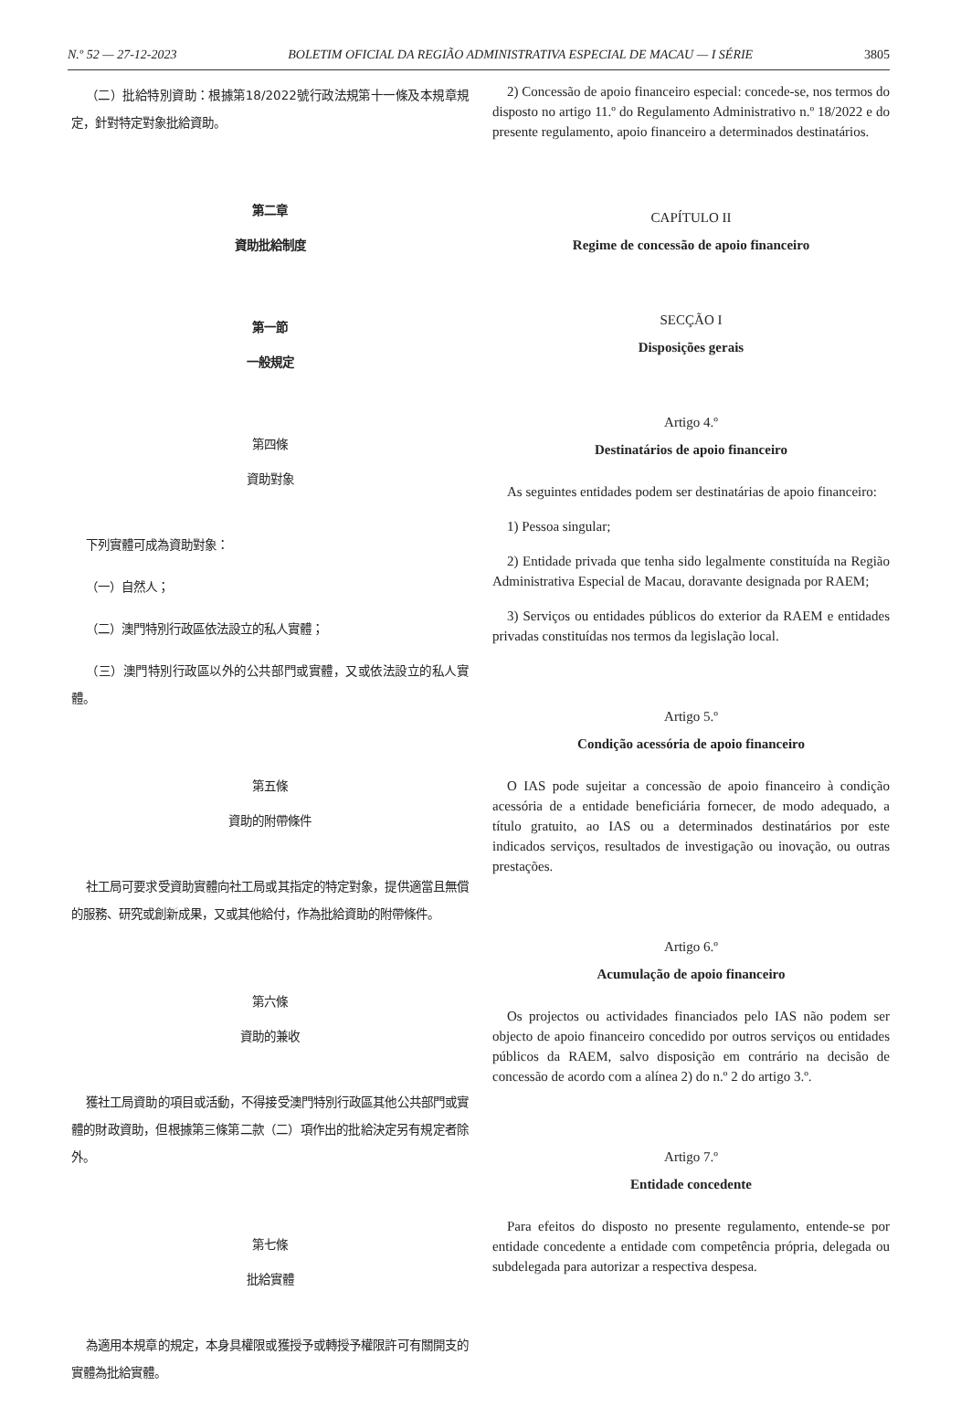N.º 52 — 27-12-2023 BOLETIM OFICIAL DA REGIÃO ADMINISTRATIVA ESPECIAL DE MACAU — I SÉRIE 3805
（二）批給特別資助：根據第18/2022號行政法規第十一條及本規章規定，針對特定對象批給資助。
第二章
資助批給制度
第一節
一般規定
第四條
資助對象
下列實體可成為資助對象：
（一）自然人；
（二）澳門特別行政區依法設立的私人實體；
（三）澳門特別行政區以外的公共部門或實體，又或依法設立的私人實體。
第五條
資助的附帶條件
社工局可要求受資助實體向社工局或其指定的特定對象，提供適當且無償的服務、研究或創新成果，又或其他給付，作為批給資助的附帶條件。
第六條
資助的兼收
獲社工局資助的項目或活動，不得接受澳門特別行政區其他公共部門或實體的財政資助，但根據第三條第二款（二）項作出的批給決定另有規定者除外。
第七條
批給實體
為適用本規章的規定，本身具權限或獲授予或轉授予權限許可有關開支的實體為批給實體。
2) Concessão de apoio financeiro especial: concede-se, nos termos do disposto no artigo 11.º do Regulamento Administrativo n.º 18/2022 e do presente regulamento, apoio financeiro a determinados destinatários.
CAPÍTULO II
Regime de concessão de apoio financeiro
SECÇÃO I
Disposições gerais
Artigo 4.º
Destinatários de apoio financeiro
As seguintes entidades podem ser destinatárias de apoio financeiro:
1) Pessoa singular;
2) Entidade privada que tenha sido legalmente constituída na Região Administrativa Especial de Macau, doravante designada por RAEM;
3) Serviços ou entidades públicos do exterior da RAEM e entidades privadas constituídas nos termos da legislação local.
Artigo 5.º
Condição acessória de apoio financeiro
O IAS pode sujeitar a concessão de apoio financeiro à condição acessória de a entidade beneficiária fornecer, de modo adequado, a título gratuito, ao IAS ou a determinados destinatários por este indicados serviços, resultados de investigação ou inovação, ou outras prestações.
Artigo 6.º
Acumulação de apoio financeiro
Os projectos ou actividades financiados pelo IAS não podem ser objecto de apoio financeiro concedido por outros serviços ou entidades públicos da RAEM, salvo disposição em contrário na decisão de concessão de acordo com a alínea 2) do n.º 2 do artigo 3.º.
Artigo 7.º
Entidade concedente
Para efeitos do disposto no presente regulamento, entende-se por entidade concedente a entidade com competência própria, delegada ou subdelegada para autorizar a respectiva despesa.